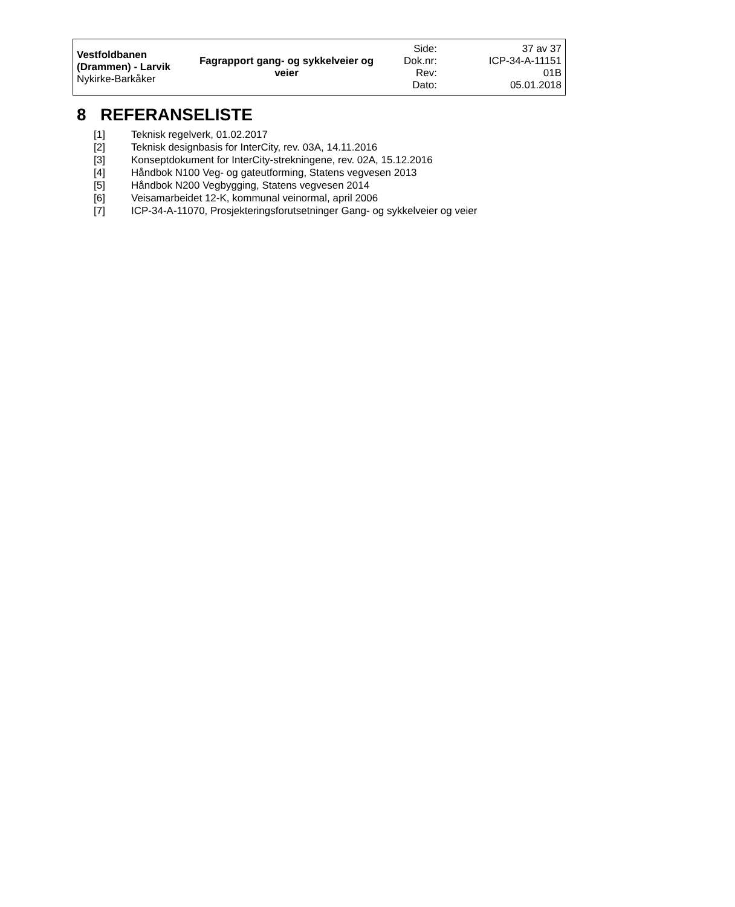| Vestfoldbanen (Drammen) - Larvik Nykirke-Barkåker | Fagrapport gang- og sykkelveier og veier | Side: | 37 av 37 |
| | | Dok.nr: | ICP-34-A-11151 |
| | | Rev: | 01B |
| | | Dato: | 05.01.2018 |
8 REFERANSELISTE
[1] Teknisk regelverk, 01.02.2017
[2] Teknisk designbasis for InterCity, rev. 03A, 14.11.2016
[3] Konseptdokument for InterCity-strekningene, rev. 02A, 15.12.2016
[4] Håndbok N100 Veg- og gateutforming, Statens vegvesen 2013
[5] Håndbok N200 Vegbygging, Statens vegvesen 2014
[6] Veisamarbeidet 12-K, kommunal veinormal, april 2006
[7] ICP-34-A-11070, Prosjekteringsforutsetninger Gang- og sykkelveier og veier